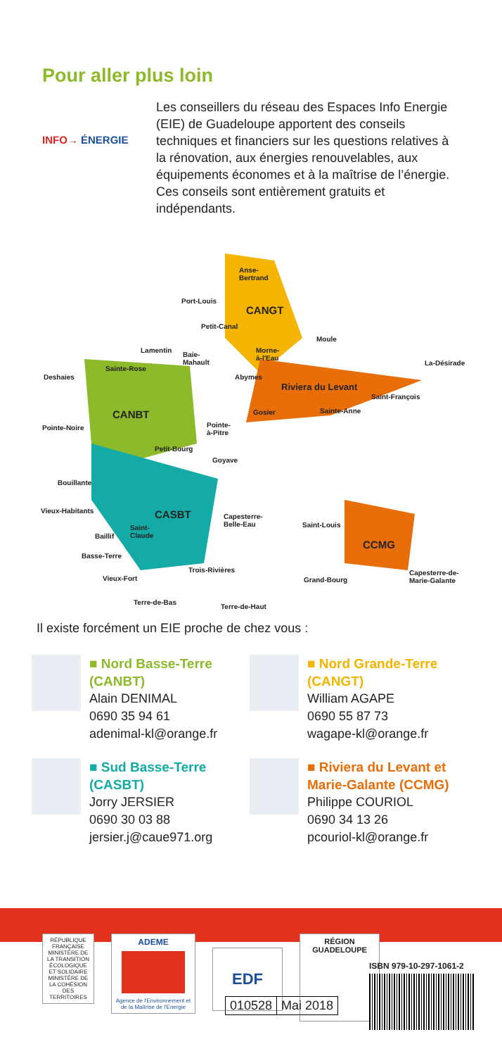Pour aller plus loin
INFO→ ÉNERGIE
Les conseillers du réseau des Espaces Info Energie (EIE) de Guadeloupe apportent des conseils techniques et financiers sur les questions relatives à la rénovation, aux énergies renouvelables, aux équipements économes et à la maîtrise de l’énergie. Ces conseils sont entièrement gratuits et indépendants.
Anse-
Bertrand
Port-Louis
CANGT
Petit-Canal
Lamentin
Baie-
Mahault
Morne-
à-l'Eau
Moule
La-Désirade
Deshaies
Sainte-Rose
Abymes
Riviera du Levant
Saint-François
CANBT Gosier Sainte-Anne
Pointe-Noire
Pointe-
à-Pitre
Petit-Bourg
Goyave
Bouillante
Vieux-Habitants CASBT
Capesterre-
Belle-Eau
Saint-
Claude
Saint-Louis
Baillif
CCMG
Basse-Terre
Trois-Rivières
Vieux-Fort Grand-Bourg
Capesterre-de-
Marie-Galante
Terre-de-Bas
Terre-de-Haut
Il existe forcément un EIE proche de chez vous :
■ Nord Basse-Terre (CANBT)
Alain DENIMAL
0690 35 94 61
adenimal-kl@orange.fr
■ Nord Grande-Terre (CANGT)
William AGAPE
0690 55 87 73
wagape-kl@orange.fr
■ Sud Basse-Terre (CASBT)
Jorry JERSIER
0690 30 03 88
jersier.j@caue971.org
■ Riviera du Levant et Marie-Galante (CCMG)
Philippe COURIOL
0690 34 13 26
pcouriol-kl@orange.fr
RÉPUBLIQUE FRANÇAISE
MINISTÈRE DE LA TRANSITION ÉCOLOGIQUE ET SOLIDAIRE
MINISTÈRE DE LA COHÉSION DES TERRITOIRES
ADEME
Agence de l'Environnement et de la Maîtrise de l'Energie
EDF
RÉGION GUADELOUPE
ISBN 979-10-297-1061-2
010528 Mai 2018